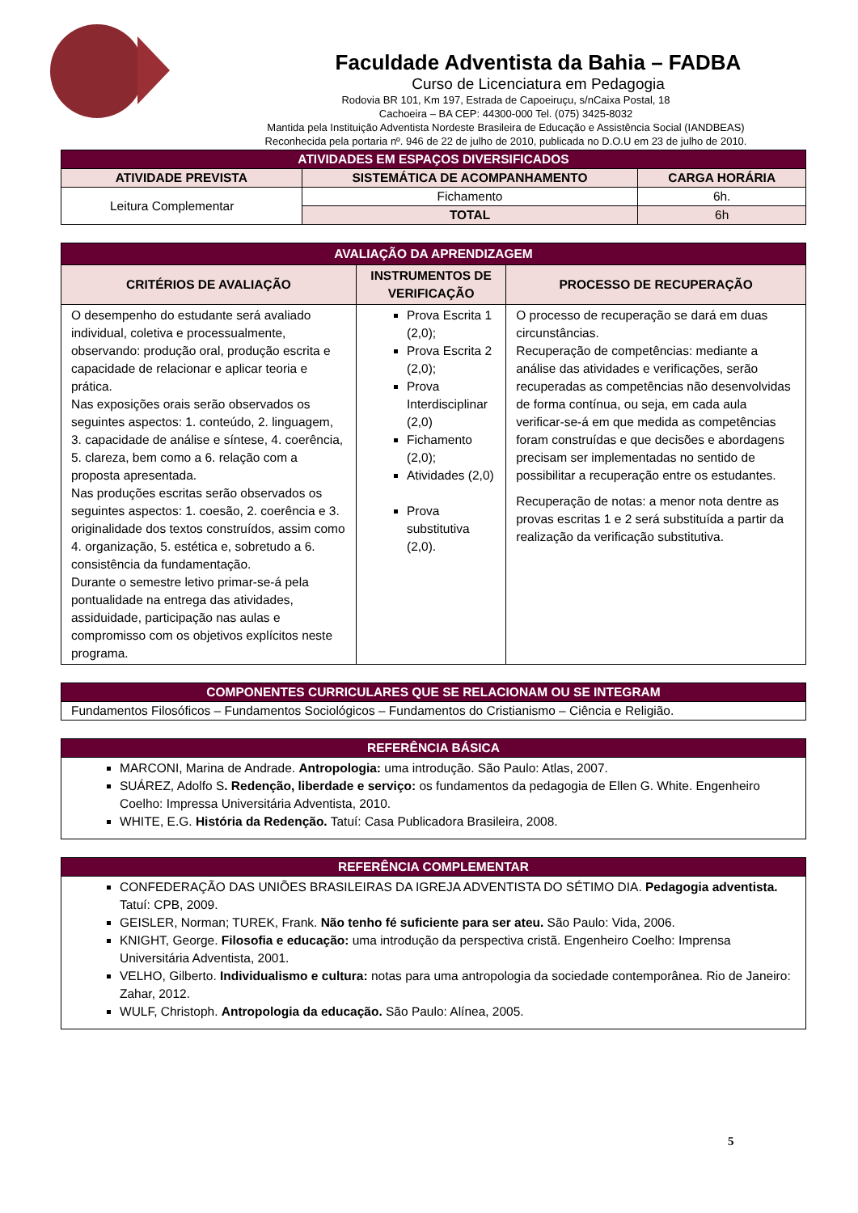Faculdade Adventista da Bahia – FADBA
Curso de Licenciatura em Pedagogia
Rodovia BR 101, Km 197, Estrada de Capoeiruçu, s/nCaixa Postal, 18
Cachoeira – BA CEP: 44300-000 Tel. (075) 3425-8032
Mantida pela Instituição Adventista Nordeste Brasileira de Educação e Assistência Social (IANDBEAS)
Reconhecida pela portaria nº. 946 de 22 de julho de 2010, publicada no D.O.U em 23 de julho de 2010.
| ATIVIDADES EM ESPAÇOS DIVERSIFICADOS | | |
| ATIVIDADE PREVISTA | SISTEMÁTICA DE ACOMPANHAMENTO | CARGA HORÁRIA |
| Leitura Complementar | Fichamento | 6h. |
| | TOTAL | 6h |
| AVALIAÇÃO DA APRENDIZAGEM | | |
| CRITÉRIOS DE AVALIAÇÃO | INSTRUMENTOS DE VERIFICAÇÃO | PROCESSO DE RECUPERAÇÃO |
| O desempenho do estudante será avaliado individual, coletiva e processualmente, observando: produção oral, produção escrita e capacidade de relacionar e aplicar teoria e prática. Nas exposições orais serão observados os seguintes aspectos: 1. conteúdo, 2. linguagem, 3. capacidade de análise e síntese, 4. coerência, 5. clareza, bem como a 6. relação com a proposta apresentada. Nas produções escritas serão observados os seguintes aspectos: 1. coesão, 2. coerência e 3. originalidade dos textos construídos, assim como 4. organização, 5. estética e, sobretudo a 6. consistência da fundamentação. Durante o semestre letivo primar-se-á pela pontualidade na entrega das atividades, assiduidade, participação nas aulas e compromisso com os objetivos explícitos neste programa. | Prova Escrita 1 (2,0); Prova Escrita 2 (2,0); Prova Interdisciplinar (2,0) Fichamento (2,0); Atividades (2,0) Prova substitutiva (2,0). | O processo de recuperação se dará em duas circunstâncias. Recuperação de competências: mediante a análise das atividades e verificações, serão recuperadas as competências não desenvolvidas de forma contínua, ou seja, em cada aula verificar-se-á em que medida as competências foram construídas e que decisões e abordagens precisam ser implementadas no sentido de possibilitar a recuperação entre os estudantes. Recuperação de notas: a menor nota dentre as provas escritas 1 e 2 será substituída a partir da realização da verificação substitutiva. |
| COMPONENTES CURRICULARES QUE SE RELACIONAM OU SE INTEGRAM |
| Fundamentos Filosóficos – Fundamentos Sociológicos – Fundamentos do Cristianismo – Ciência e Religião. |
| REFERÊNCIA BÁSICA |
| MARCONI, Marina de Andrade. Antropologia: uma introdução. São Paulo: Atlas, 2007. SUÁREZ, Adolfo S . Redenção, liberdade e serviço: os fundamentos da pedagogia de Ellen G. White. Engenheiro Coelho: Impressa Universitária Adventista, 2010. WHITE, E.G. História da Redenção. Tatuí: Casa Publicadora Brasileira, 2008. |
| REFERÊNCIA COMPLEMENTAR |
| CONFEDERAÇÃO DAS UNIÕES BRASILEIRAS DA IGREJA ADVENTISTA DO SÉTIMO DIA. Pedagogia adventista. Tatuí: CPB, 2009. GEISLER, Norman; TUREK, Frank. Não tenho fé suficiente para ser ateu. São Paulo: Vida, 2006. KNIGHT, George. Filosofia e educação: uma introdução da perspectiva cristã. Engenheiro Coelho: Imprensa Universitária Adventista, 2001. VELHO, Gilberto. Individualismo e cultura: notas para uma antropologia da sociedade contemporânea. Rio de Janeiro: Zahar, 2012. WULF, Christoph. Antropologia da educação. São Paulo: Alínea, 2005. |
5